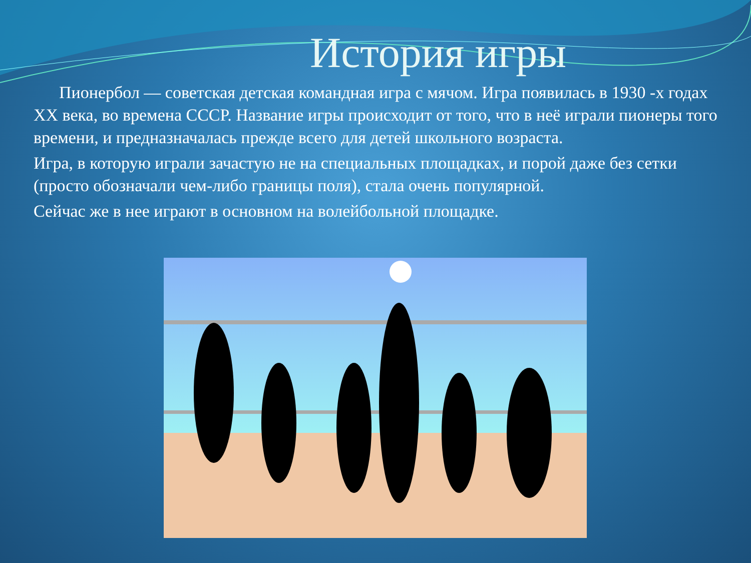История игры
Пионербол — советская детская командная игра с мячом. Игра появилась в 1930 -х годах XX века, во времена СССР. Название игры происходит от того, что в неё играли пионеры того времени, и предназначалась прежде всего для детей школьного возраста.
Игра, в которую играли зачастую не на специальных площадках, и порой даже без сетки (просто обозначали чем-либо границы поля), стала очень популярной.
Сейчас же в нее играют в основном на волейбольной площадке.